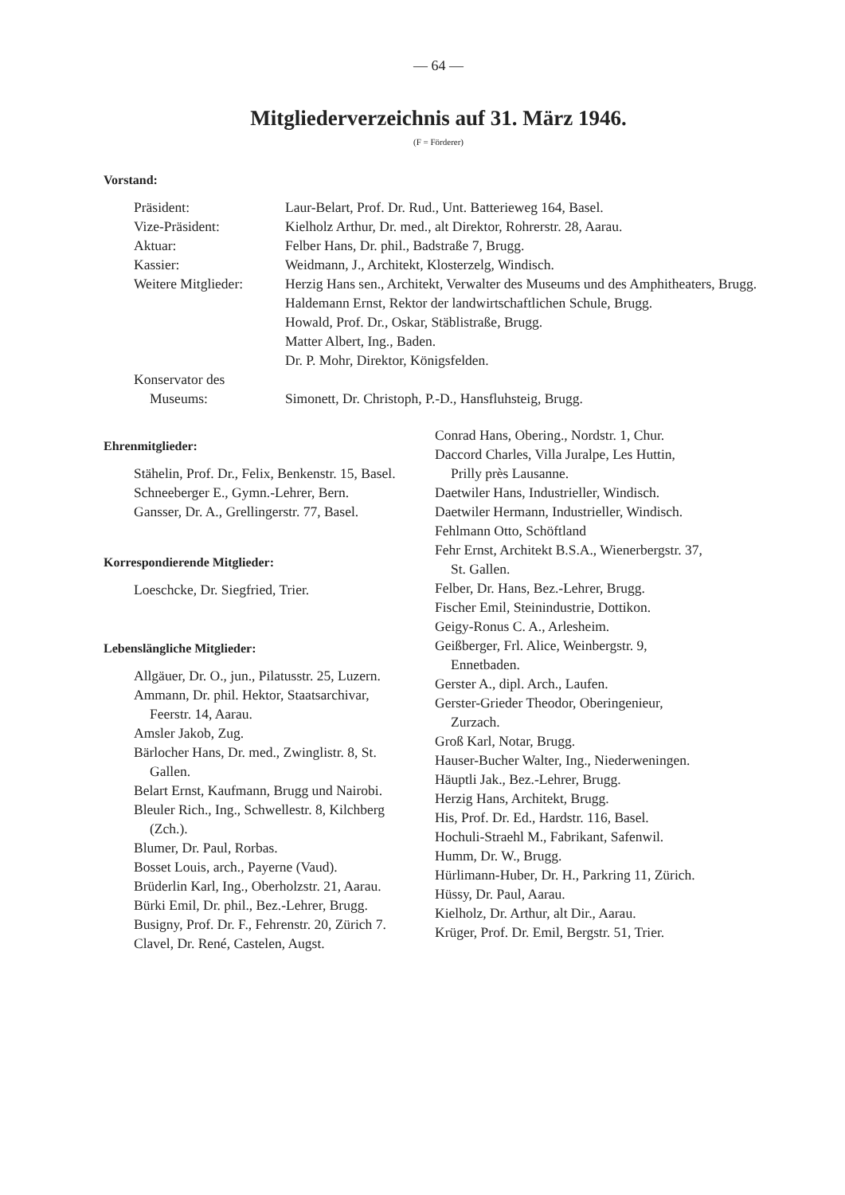— 64 —
Mitgliederverzeichnis auf 31. März 1946.
(F = Förderer)
Vorstand:
Präsident:
Laur-Belart, Prof. Dr. Rud., Unt. Batterieweg 164, Basel.
Vize-Präsident:
Kielholz Arthur, Dr. med., alt Direktor, Rohrerstr. 28, Aarau.
Aktuar:
Felber Hans, Dr. phil., Badstraße 7, Brugg.
Kassier:
Weidmann, J., Architekt, Klosterzelg, Windisch.
Weitere Mitglieder:
Herzig Hans sen., Architekt, Verwalter des Museums und des Amphitheaters, Brugg.
Haldemann Ernst, Rektor der landwirtschaftlichen Schule, Brugg.
Howald, Prof. Dr., Oskar, Stäblistraße, Brugg.
Matter Albert, Ing., Baden.
Dr. P. Mohr, Direktor, Königsfelden.
Konservator des Museums:
Simonett, Dr. Christoph, P.-D., Hansfluhsteig, Brugg.
Ehrenmitglieder:
Stähelin, Prof. Dr., Felix, Benkenstr. 15, Basel.
Schneeberger E., Gymn.-Lehrer, Bern.
Gansser, Dr. A., Grellingerstr. 77, Basel.
Korrespondierende Mitglieder:
Loeschcke, Dr. Siegfried, Trier.
Lebenslängliche Mitglieder:
Allgäuer, Dr. O., jun., Pilatusstr. 25, Luzern.
Ammann, Dr. phil. Hektor, Staatsarchivar, Feerstr. 14, Aarau.
Amsler Jakob, Zug.
Bärlocher Hans, Dr. med., Zwinglistr. 8, St. Gallen.
Belart Ernst, Kaufmann, Brugg und Nairobi.
Bleuler Rich., Ing., Schwellestr. 8, Kilchberg (Zch.).
Blumer, Dr. Paul, Rorbas.
Bosset Louis, arch., Payerne (Vaud).
Brüderlin Karl, Ing., Oberholzstr. 21, Aarau.
Bürki Emil, Dr. phil., Bez.-Lehrer, Brugg.
Busigny, Prof. Dr. F., Fehrenstr. 20, Zürich 7.
Clavel, Dr. René, Castelen, Augst.
Conrad Hans, Obering., Nordstr. 1, Chur.
Daccord Charles, Villa Juralpe, Les Huttin, Prilly près Lausanne.
Daetwiler Hans, Industrieller, Windisch.
Daetwiler Hermann, Industrieller, Windisch.
Fehlmann Otto, Schöftland
Fehr Ernst, Architekt B.S.A., Wienerbergstr. 37, St. Gallen.
Felber, Dr. Hans, Bez.-Lehrer, Brugg.
Fischer Emil, Steinindustrie, Dottikon.
Geigy-Ronus C. A., Arlesheim.
Geißberger, Frl. Alice, Weinbergstr. 9, Ennetbaden.
Gerster A., dipl. Arch., Laufen.
Gerster-Grieder Theodor, Oberingenieur, Zurzach.
Groß Karl, Notar, Brugg.
Hauser-Bucher Walter, Ing., Niederweningen.
Häuptli Jak., Bez.-Lehrer, Brugg.
Herzig Hans, Architekt, Brugg.
His, Prof. Dr. Ed., Hardstr. 116, Basel.
Hochuli-Straehl M., Fabrikant, Safenwil.
Humm, Dr. W., Brugg.
Hürlimann-Huber, Dr. H., Parkring 11, Zürich.
Hüssy, Dr. Paul, Aarau.
Kielholz, Dr. Arthur, alt Dir., Aarau.
Krüger, Prof. Dr. Emil, Bergstr. 51, Trier.